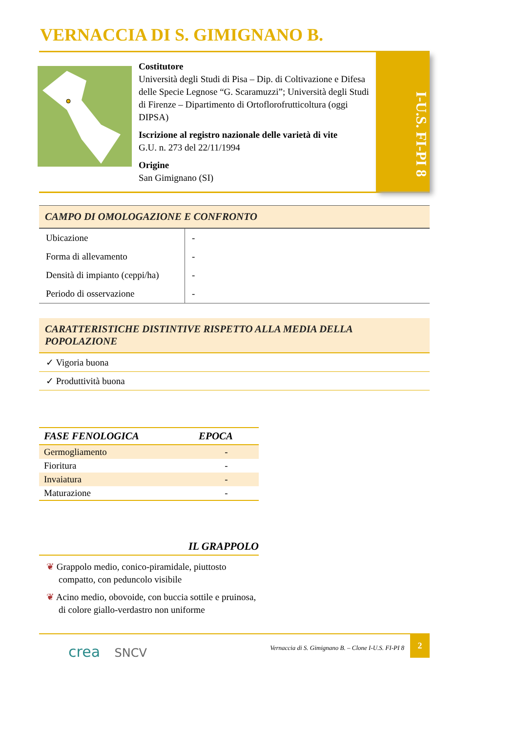VERNACCIA DI S. GIMIGNANO B.
Costitutore
Università degli Studi di Pisa – Dip. di Coltivazione e Difesa delle Specie Legnose “G. Scaramuzzi”; Università degli Studi di Firenze – Dipartimento di Ortoflorofrutticoltura (oggi DIPSA)
Iscrizione al registro nazionale delle varietà di vite
G.U. n. 273 del 22/11/1994
Origine
San Gimignano (SI)
I-U.S. FI-PI 8
CAMPO DI OMOLOGAZIONE E CONFRONTO
| Ubicazione | - |
| Forma di allevamento | - |
| Densità di impianto (ceppi/ha) | - |
| Periodo di osservazione | - |
CARATTERISTICHE DISTINTIVE RISPETTO ALLA MEDIA DELLA POPOLAZIONE
✓ Vigoria buona
✓ Produttività buona
| FASE FENOLOGICA | EPOCA |
| --- | --- |
| Germogliamento | - |
| Fioritura | - |
| Invaiatura | - |
| Maturazione | - |
IL GRAPPOLO
❦ Grappolo medio, conico-piramidale, piuttosto compatto, con peduncolo visibile
❦ Acino medio, obovoide, con buccia sottile e pruinosa, di colore giallo-verdastro non uniforme
crea SNCV
Vernaccia di S. Gimignano B. – Clone I-U.S. FI-PI 8
2